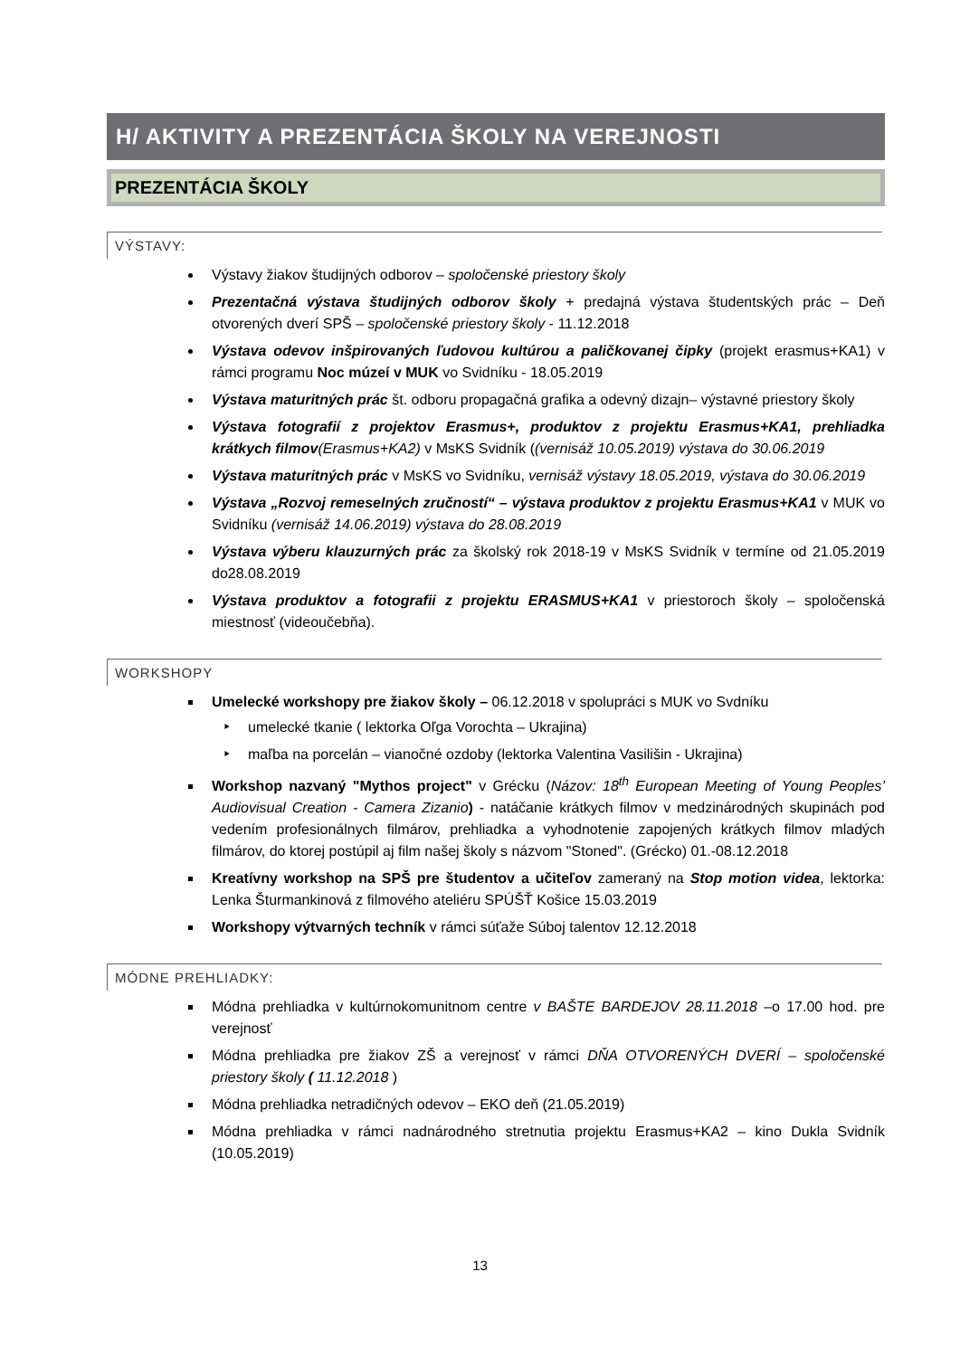H/ AKTIVITY A PREZENTÁCIA ŠKOLY NA VEREJNOSTI
PREZENTÁCIA ŠKOLY
VÝSTAVY:
Výstavy žiakov študijných odborov – spoločenské priestory školy
Prezentačná výstava študijných odborov školy + predajná výstava študentských prác – Deň otvorených dverí SPŠ – spoločenské priestory školy - 11.12.2018
Výstava odevov inšpirovaných ľudovou kultúrou a paličkovanej čipky (projekt erasmus+KA1) v rámci programu Noc múzeí v MUK vo Svidníku - 18.05.2019
Výstava maturitných prác št. odboru propagačná grafika a odevný dizajn– výstavné priestory školy
Výstava fotografií z projektov Erasmus+, produktov z projektu Erasmus+KA1, prehliadka krátkych filmov(Erasmus+KA2) v MsKS Svidník ((vernisáž 10.05.2019) výstava do 30.06.2019
Výstava maturitných prác v MsKS vo Svidníku, vernisáž výstavy 18.05.2019, výstava do 30.06.2019
Výstava „Rozvoj remeselných zručností“ – výstava produktov z projektu Erasmus+KA1 v MUK vo Svidníku (vernisáž 14.06.2019) výstava do 28.08.2019
Výstava výberu klauzurných prác za školský rok 2018-19 v MsKS Svidník v termíne od 21.05.2019 do28.08.2019
Výstava produktov a fotografii z projektu ERASMUS+KA1 v priestoroch školy – spoločenská miestnosť (videoučebňa).
WORKSHOPY
Umelecké workshopy pre žiakov školy – 06.12.2018 v spolupráci s MUK vo Svdníku
umelecké tkanie ( lektorka Oľga Vorochta – Ukrajina)
maľba na porcelán – vianočné ozdoby (lektorka Valentina Vasilišin - Ukrajina)
Workshop nazvaný "Mythos project" v Grécku (Názov: 18<sup>th</sup> European Meeting of Young Peoples’ Audiovisual Creation - Camera Zizanio) - natáčanie krátkych filmov v medzinárodných skupinách pod vedením profesionálnych filmárov, prehliadka a vyhodnotenie zapojených krátkych filmov mladých filmárov, do ktorej postúpil aj film našej školy s názvom "Stoned". (Grécko) 01.-08.12.2018
Kreatívny workshop na SPŠ pre študentov a učiteľov zameraný na Stop motion videa, lektorka: Lenka Šturmankinová z filmového ateliéru SPÚŠŤ Košice 15.03.2019
Workshopy výtvarných techník v rámci súťaže Súboj talentov 12.12.2018
MÓDNE PREHLIADKY:
Módna prehliadka v kultúrnokomunitnom centre v BAŠTE BARDEJOV 28.11.2018 –o 17.00 hod. pre verejnosť
Módna prehliadka pre žiakov ZŠ a verejnosť v rámci DŇA OTVORENÝCH DVERÍ – spoločenské priestory školy ( 11.12.2018 )
Módna prehliadka netradičných odevov – EKO deň (21.05.2019)
Módna prehliadka v rámci nadnárodného stretnutia projektu Erasmus+KA2 – kino Dukla Svidník (10.05.2019)
13